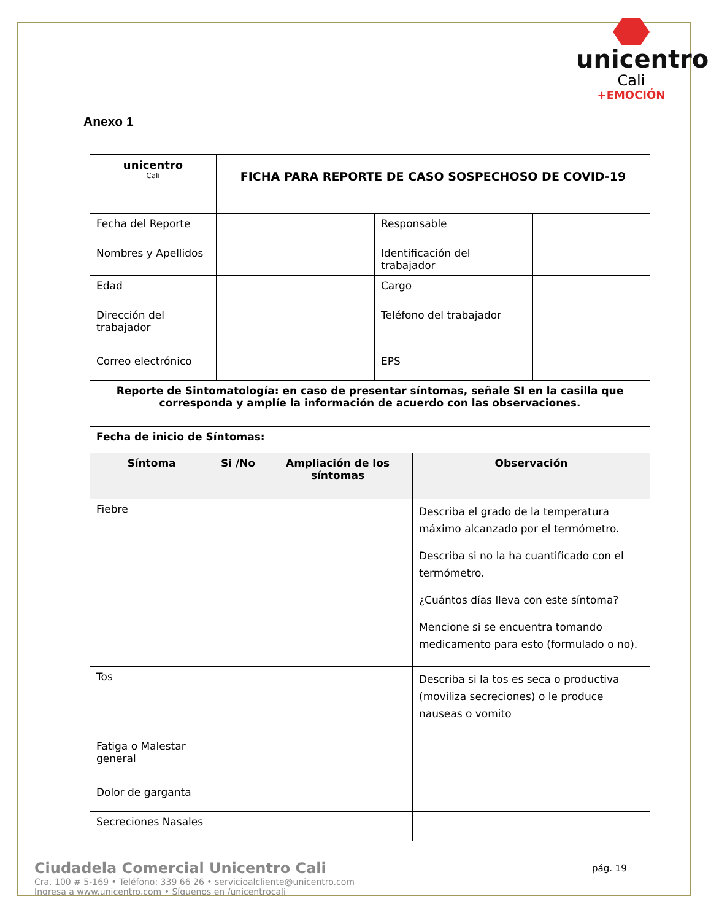unicentro
Cali
+EMOCIÓN
Anexo 1
| unicentro Cali | FICHA PARA REPORTE DE CASO SOSPECHOSO DE COVID-19 | | |
| Fecha del Reporte | | Responsable | |
| Nombres y Apellidos | | Identificación del trabajador | |
| Edad | | Cargo | |
| Dirección del trabajador | | Teléfono del trabajador | |
| Correo electrónico | | EPS | |
| Reporte de Sintomatología: en caso de presentar síntomas, señale SI en la casilla que corresponda y amplíe la información de acuerdo con las observaciones. | | | |
| Fecha de inicio de Síntomas: | | | |
| Síntoma | Si /No | Ampliación de los síntomas | Observación |
| --- | --- | --- | --- |
| Fiebre | | | Describa el grado de la temperatura máximo alcanzado por el termómetro. Describa si no la ha cuantificado con el termómetro. ¿Cuántos días lleva con este síntoma? Mencione si se encuentra tomando medicamento para esto (formulado o no). |
| Tos | | | Describa si la tos es seca o productiva (moviliza secreciones) o le produce nauseas o vomito |
| Fatiga o Malestar general | | | |
| Dolor de garganta | | | |
| Secreciones Nasales | | | |
Ciudadela Comercial Unicentro Cali
Cra. 100 # 5-169 • Teléfono: 339 66 26 • servicioalcliente@unicentro.com
Ingresa a www.unicentro.com • Síguenos en /unicentrocali
pág. 19